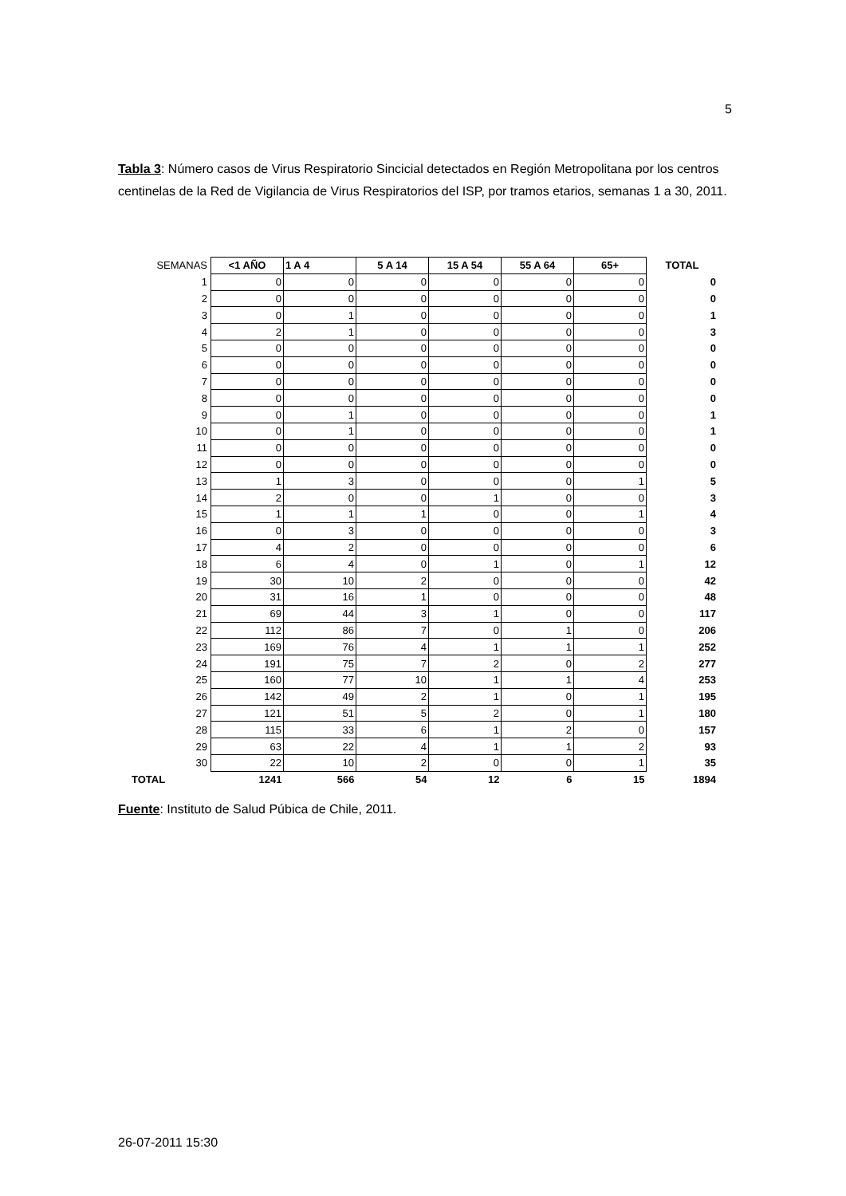5
Tabla 3: Número casos de Virus Respiratorio Sincicial detectados en Región Metropolitana por los centros centinelas de la Red de Vigilancia de Virus Respiratorios del ISP, por tramos etarios, semanas 1 a 30, 2011.
| SEMANAS | <1 AÑO | 1 A 4 | 5 A 14 | 15 A 54 | 55 A 64 | 65+ | TOTAL |
| 1 | 0 | 0 | 0 | 0 | 0 | 0 | 0 |
| 2 | 0 | 0 | 0 | 0 | 0 | 0 | 0 |
| 3 | 0 | 1 | 0 | 0 | 0 | 0 | 1 |
| 4 | 2 | 1 | 0 | 0 | 0 | 0 | 3 |
| 5 | 0 | 0 | 0 | 0 | 0 | 0 | 0 |
| 6 | 0 | 0 | 0 | 0 | 0 | 0 | 0 |
| 7 | 0 | 0 | 0 | 0 | 0 | 0 | 0 |
| 8 | 0 | 0 | 0 | 0 | 0 | 0 | 0 |
| 9 | 0 | 1 | 0 | 0 | 0 | 0 | 1 |
| 10 | 0 | 1 | 0 | 0 | 0 | 0 | 1 |
| 11 | 0 | 0 | 0 | 0 | 0 | 0 | 0 |
| 12 | 0 | 0 | 0 | 0 | 0 | 0 | 0 |
| 13 | 1 | 3 | 0 | 0 | 0 | 1 | 5 |
| 14 | 2 | 0 | 0 | 1 | 0 | 0 | 3 |
| 15 | 1 | 1 | 1 | 0 | 0 | 1 | 4 |
| 16 | 0 | 3 | 0 | 0 | 0 | 0 | 3 |
| 17 | 4 | 2 | 0 | 0 | 0 | 0 | 6 |
| 18 | 6 | 4 | 0 | 1 | 0 | 1 | 12 |
| 19 | 30 | 10 | 2 | 0 | 0 | 0 | 42 |
| 20 | 31 | 16 | 1 | 0 | 0 | 0 | 48 |
| 21 | 69 | 44 | 3 | 1 | 0 | 0 | 117 |
| 22 | 112 | 86 | 7 | 0 | 1 | 0 | 206 |
| 23 | 169 | 76 | 4 | 1 | 1 | 1 | 252 |
| 24 | 191 | 75 | 7 | 2 | 0 | 2 | 277 |
| 25 | 160 | 77 | 10 | 1 | 1 | 4 | 253 |
| 26 | 142 | 49 | 2 | 1 | 0 | 1 | 195 |
| 27 | 121 | 51 | 5 | 2 | 0 | 1 | 180 |
| 28 | 115 | 33 | 6 | 1 | 2 | 0 | 157 |
| 29 | 63 | 22 | 4 | 1 | 1 | 2 | 93 |
| 30 | 22 | 10 | 2 | 0 | 0 | 1 | 35 |
| TOTAL | 1241 | 566 | 54 | 12 | 6 | 15 | 1894 |
Fuente: Instituto de Salud Púbica de Chile, 2011.
26-07-2011 15:30